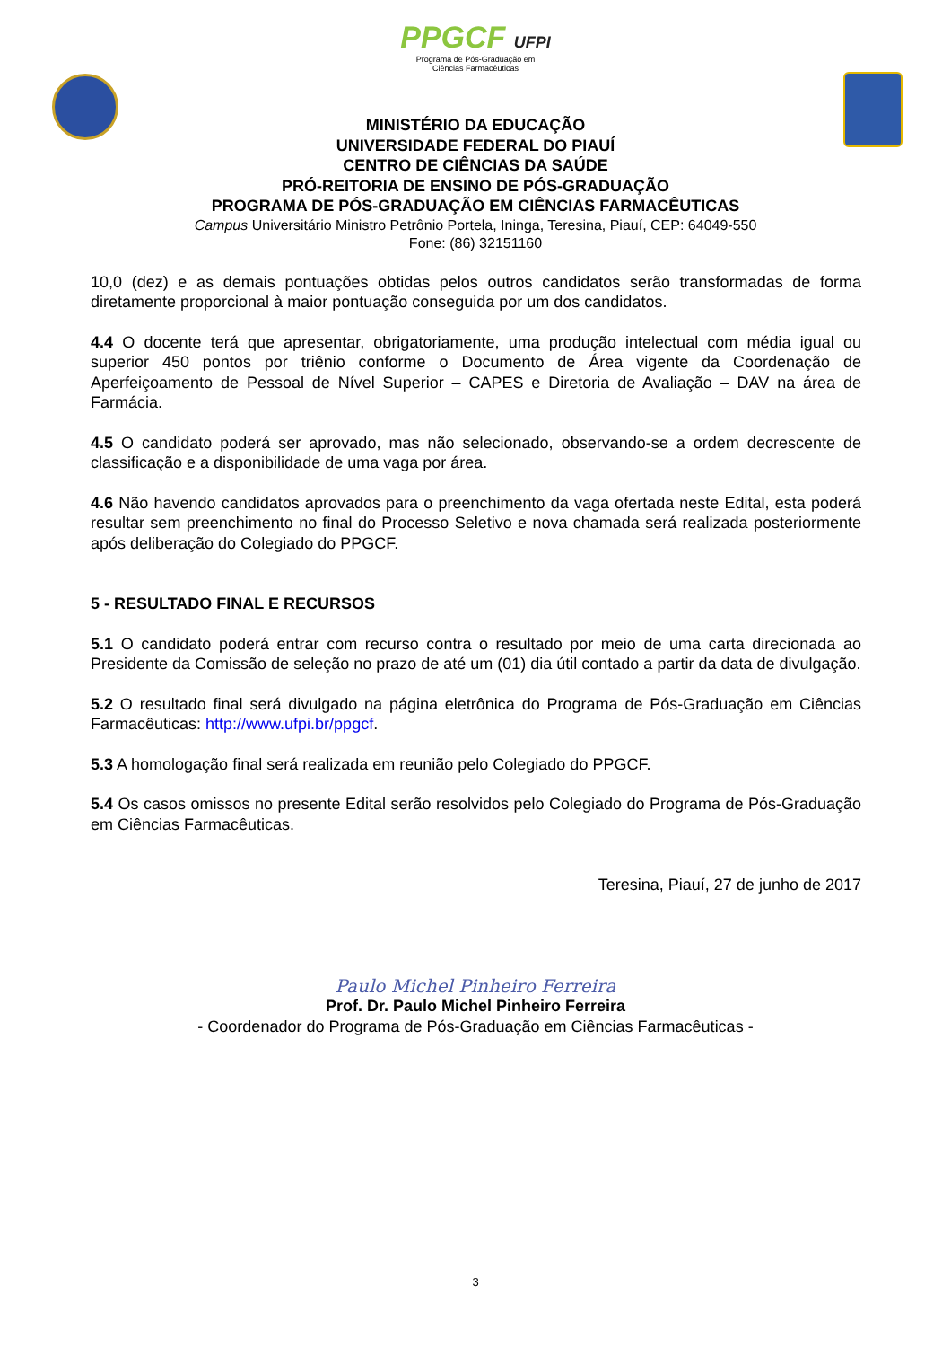PPGCF UFPI
Programa de Pós-Graduação em
Ciências Farmacêuticas
MINISTÉRIO DA EDUCAÇÃO
UNIVERSIDADE FEDERAL DO PIAUÍ
CENTRO DE CIÊNCIAS DA SAÚDE
PRÓ-REITORIA DE ENSINO DE PÓS-GRADUAÇÃO
PROGRAMA DE PÓS-GRADUAÇÃO EM CIÊNCIAS FARMACÊUTICAS
Campus Universitário Ministro Petrônio Portela, Ininga, Teresina, Piauí, CEP: 64049-550
Fone: (86) 32151160
10,0 (dez) e as demais pontuações obtidas pelos outros candidatos serão transformadas de forma diretamente proporcional à maior pontuação conseguida por um dos candidatos.
4.4 O docente terá que apresentar, obrigatoriamente, uma produção intelectual com média igual ou superior 450 pontos por triênio conforme o Documento de Área vigente da Coordenação de Aperfeiçoamento de Pessoal de Nível Superior – CAPES e Diretoria de Avaliação – DAV na área de Farmácia.
4.5 O candidato poderá ser aprovado, mas não selecionado, observando-se a ordem decrescente de classificação e a disponibilidade de uma vaga por área.
4.6 Não havendo candidatos aprovados para o preenchimento da vaga ofertada neste Edital, esta poderá resultar sem preenchimento no final do Processo Seletivo e nova chamada será realizada posteriormente após deliberação do Colegiado do PPGCF.
5 - RESULTADO FINAL E RECURSOS
5.1 O candidato poderá entrar com recurso contra o resultado por meio de uma carta direcionada ao Presidente da Comissão de seleção no prazo de até um (01) dia útil contado a partir da data de divulgação.
5.2 O resultado final será divulgado na página eletrônica do Programa de Pós-Graduação em Ciências Farmacêuticas: http://www.ufpi.br/ppgcf.
5.3 A homologação final será realizada em reunião pelo Colegiado do PPGCF.
5.4 Os casos omissos no presente Edital serão resolvidos pelo Colegiado do Programa de Pós-Graduação em Ciências Farmacêuticas.
Teresina, Piauí, 27 de junho de 2017
Paulo Michel Pinheiro Ferreira
Prof. Dr. Paulo Michel Pinheiro Ferreira
- Coordenador do Programa de Pós-Graduação em Ciências Farmacêuticas -
3